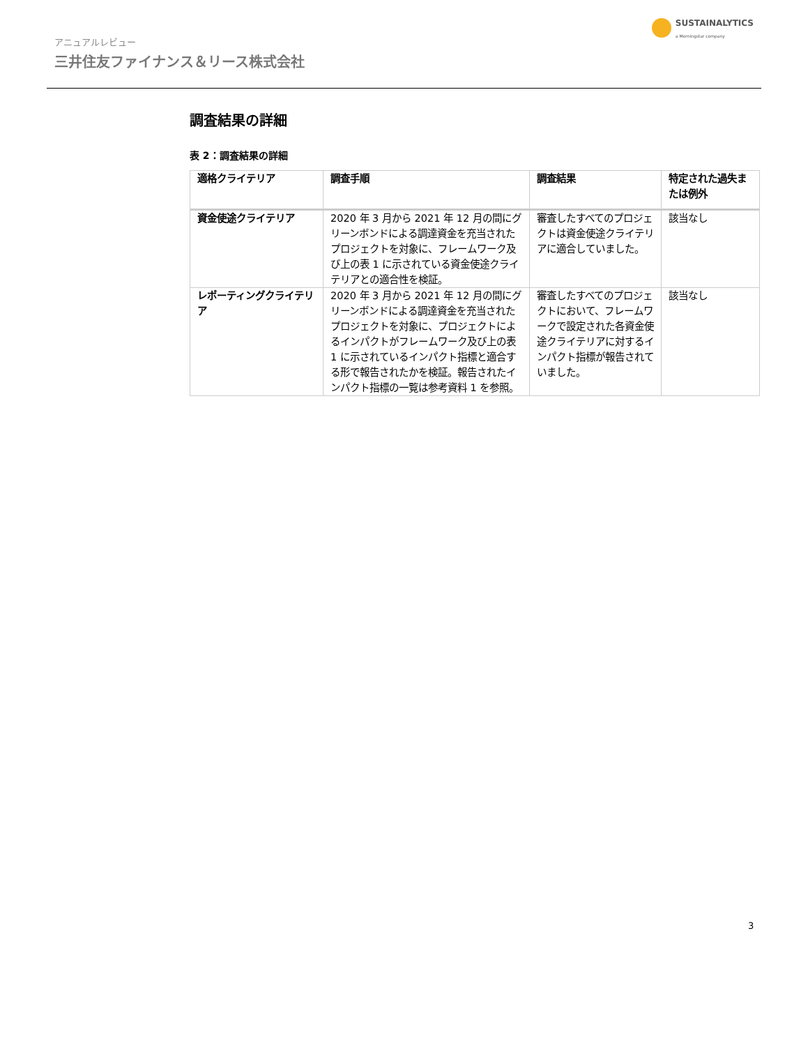アニュアルレビュー
三井住友ファイナンス＆リース株式会社
SUSTAINALYTICS
a Morningstar company
調査結果の詳細
表 2：調査結果の詳細
| 適格クライテリア | 調査手順 | 調査結果 | 特定された過失または例外 |
| --- | --- | --- | --- |
| 資金使途クライテリア | 2020 年 3 月から 2021 年 12 月の間にグリーンボンドによる調達資金を充当されたプロジェクトを対象に、フレームワーク及び上の表 1 に示されている資金使途クライテリアとの適合性を検証。 | 審査したすべてのプロジェクトは資金使途クライテリアに適合していました。 | 該当なし |
| レポーティングクライテリア | 2020 年 3 月から 2021 年 12 月の間にグリーンボンドによる調達資金を充当されたプロジェクトを対象に、プロジェクトによるインパクトがフレームワーク及び上の表 1 に示されているインパクト指標と適合する形で報告されたかを検証。報告されたインパクト指標の一覧は参考資料 1 を参照。 | 審査したすべてのプロジェクトにおいて、フレームワークで設定された各資金使途クライテリアに対するインパクト指標が報告されていました。 | 該当なし |
3